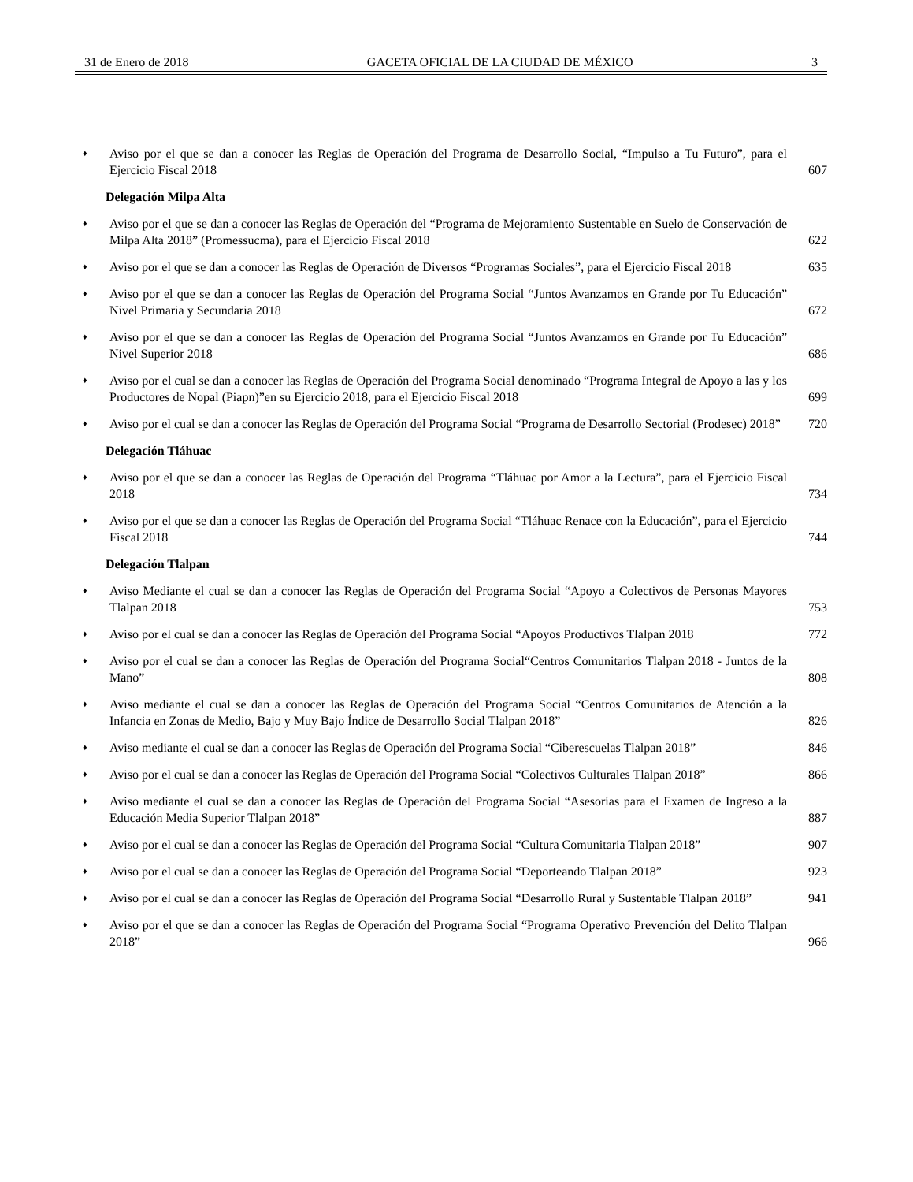31 de Enero de 2018 GACETA OFICIAL DE LA CIUDAD DE MÉXICO 3
♦ Aviso por el que se dan a conocer las Reglas de Operación del Programa de Desarrollo Social, “Impulso a Tu Futuro”, para el Ejercicio Fiscal 2018 607
Delegación Milpa Alta
♦ Aviso por el que se dan a conocer las Reglas de Operación del “Programa de Mejoramiento Sustentable en Suelo de Conservación de Milpa Alta 2018” (Promessucma), para el Ejercicio Fiscal 2018 622
♦ Aviso por el que se dan a conocer las Reglas de Operación de Diversos “Programas Sociales”, para el Ejercicio Fiscal 2018 635
♦ Aviso por el que se dan a conocer las Reglas de Operación del Programa Social “Juntos Avanzamos en Grande por Tu Educación” Nivel Primaria y Secundaria 2018 672
♦ Aviso por el que se dan a conocer las Reglas de Operación del Programa Social “Juntos Avanzamos en Grande por Tu Educación” Nivel Superior 2018 686
♦ Aviso por el cual se dan a conocer las Reglas de Operación del Programa Social denominado “Programa Integral de Apoyo a las y los Productores de Nopal (Piapn)”en su Ejercicio 2018, para el Ejercicio Fiscal 2018 699
♦ Aviso por el cual se dan a conocer las Reglas de Operación del Programa Social “Programa de Desarrollo Sectorial (Prodesec) 2018” 720
Delegación Tláhuac
♦ Aviso por el que se dan a conocer las Reglas de Operación del Programa “Tláhuac por Amor a la Lectura”, para el Ejercicio Fiscal 2018 734
♦ Aviso por el que se dan a conocer las Reglas de Operación del Programa Social “Tláhuac Renace con la Educación”, para el Ejercicio Fiscal 2018 744
Delegación Tlalpan
♦ Aviso Mediante el cual se dan a conocer las Reglas de Operación del Programa Social “Apoyo a Colectivos de Personas Mayores Tlalpan 2018 753
♦ Aviso por el cual se dan a conocer las Reglas de Operación del Programa Social “Apoyos Productivos Tlalpan 2018 772
♦ Aviso por el cual se dan a conocer las Reglas de Operación del Programa Social“Centros Comunitarios Tlalpan 2018 - Juntos de la Mano” 808
♦ Aviso mediante el cual se dan a conocer las Reglas de Operación del Programa Social “Centros Comunitarios de Atención a la Infancia en Zonas de Medio, Bajo y Muy Bajo Índice de Desarrollo Social Tlalpan 2018” 826
♦ Aviso mediante el cual se dan a conocer las Reglas de Operación del Programa Social “Ciberescuelas Tlalpan 2018” 846
♦ Aviso por el cual se dan a conocer las Reglas de Operación del Programa Social “Colectivos Culturales Tlalpan 2018” 866
♦ Aviso mediante el cual se dan a conocer las Reglas de Operación del Programa Social “Asesorías para el Examen de Ingreso a la Educación Media Superior Tlalpan 2018” 887
♦ Aviso por el cual se dan a conocer las Reglas de Operación del Programa Social “Cultura Comunitaria Tlalpan 2018” 907
♦ Aviso por el cual se dan a conocer las Reglas de Operación del Programa Social “Deporteando Tlalpan 2018” 923
♦ Aviso por el cual se dan a conocer las Reglas de Operación del Programa Social “Desarrollo Rural y Sustentable Tlalpan 2018” 941
♦ Aviso por el que se dan a conocer las Reglas de Operación del Programa Social “Programa Operativo Prevención del Delito Tlalpan 2018” 966